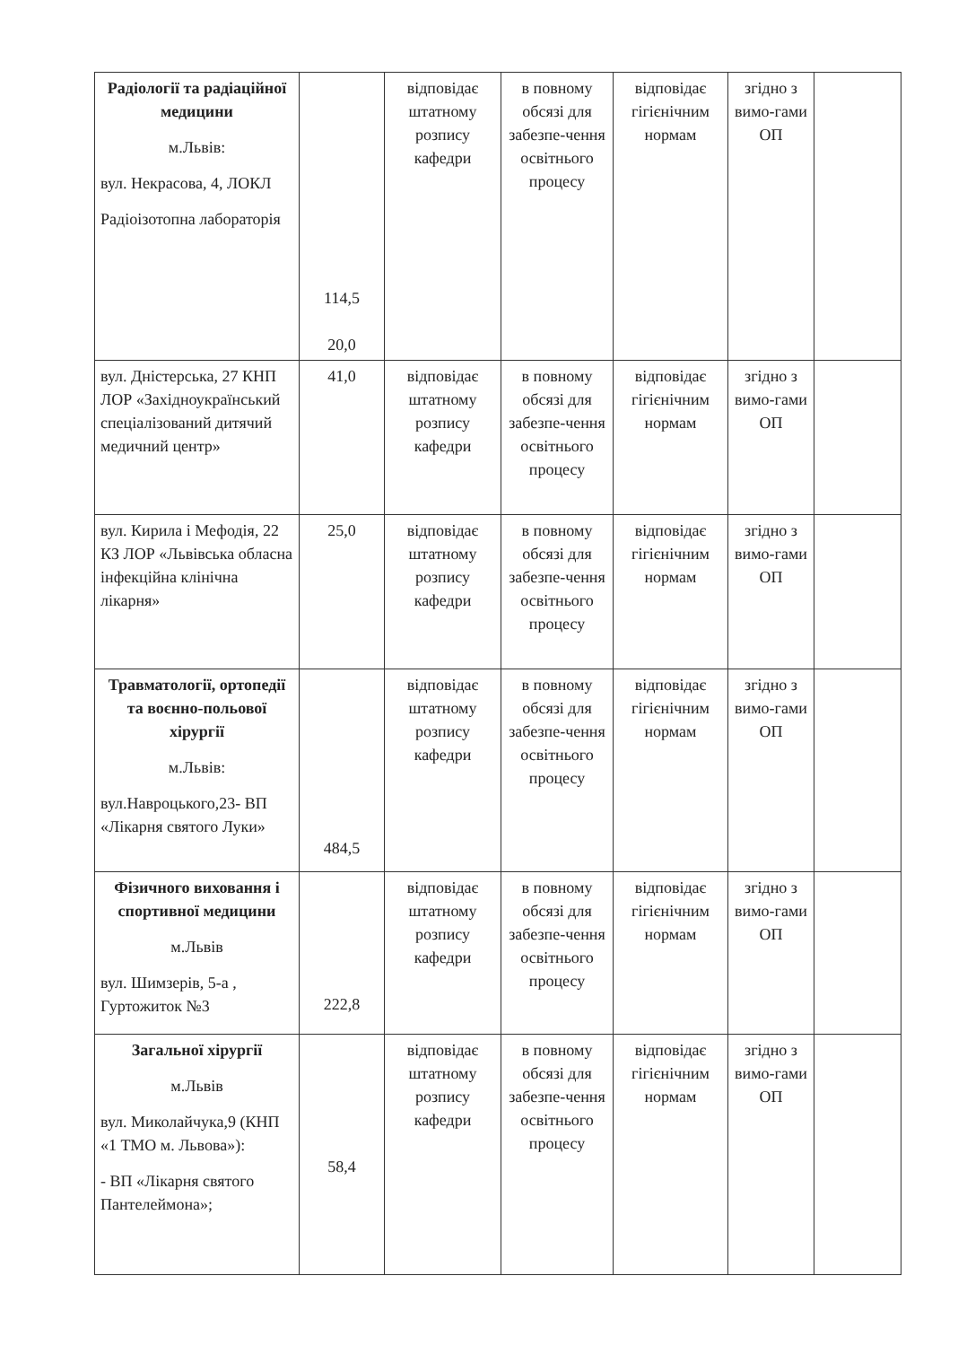| Радіології та радіаційної медицини м.Львів: вул. Некрасова, 4, ЛОКЛ Радіоізотопна лабораторія | 114,5 20,0 | відповідає штатному розпису кафедри | в повному обсязі для забезпе-чення освітнього процесу | відповідає гігієнічним нормам | згідно з вимо-гами ОП | |
| вул. Дністерська, 27 КНП ЛОР «Західноукраїнський спеціалізований дитячий медичний центр» | 41,0 | відповідає штатному розпису кафедри | в повному обсязі для забезпе-чення освітнього процесу | відповідає гігієнічним нормам | згідно з вимо-гами ОП | |
| вул. Кирила і Мефодія, 22 КЗ ЛОР «Львівська обласна інфекційна клінічна лікарня» | 25,0 | відповідає штатному розпису кафедри | в повному обсязі для забезпе-чення освітнього процесу | відповідає гігієнічним нормам | згідно з вимо-гами ОП | |
| Травматології, ортопедії та воєнно-польової хірургії м.Львів: вул.Навроцького,23- ВП «Лікарня святого Луки» | 484,5 | відповідає штатному розпису кафедри | в повному обсязі для забезпе-чення освітнього процесу | відповідає гігієнічним нормам | згідно з вимо-гами ОП | |
| Фізичного виховання і спортивної медицини м.Львів вул. Шимзерів, 5-а , Гуртожиток №3 | 222,8 | відповідає штатному розпису кафедри | в повному обсязі для забезпе-чення освітнього процесу | відповідає гігієнічним нормам | згідно з вимо-гами ОП | |
| Загальної хірургії м.Львів вул. Миколайчука,9 (КНП «1 ТМО м. Львова»): - ВП «Лікарня святого Пантелеймона»; | 58,4 | відповідає штатному розпису кафедри | в повному обсязі для забезпе-чення освітнього процесу | відповідає гігієнічним нормам | згідно з вимо-гами ОП | |